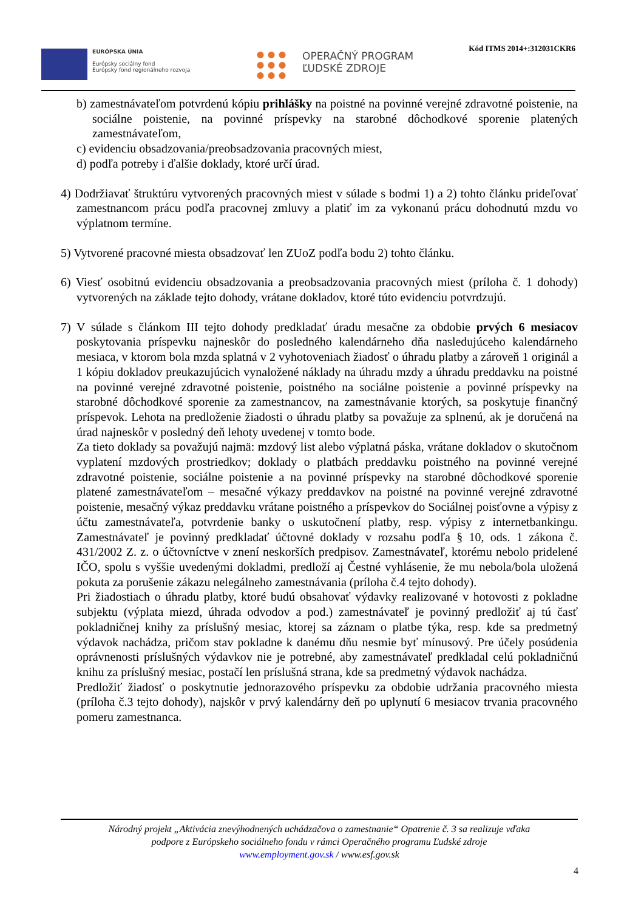EURÓPSKA ÚNIA
Európsky sociálny fond
Európsky fond regionálneho rozvoja
OPERAČNÝ PROGRAM
ĽUDSKÉ ZDROJE
Kód ITMS 2014+:312031CKR6
b) zamestnávateľom potvrdenú kópiu prihlášky na poistné na povinné verejné zdravotné poistenie, na sociálne poistenie, na povinné príspevky na starobné dôchodkové sporenie platených zamestnávateľom,
c) evidenciu obsadzovania/preobsadzovania pracovných miest,
d) podľa potreby i ďalšie doklady, ktoré určí úrad.
4) Dodržiavať štruktúru vytvorených pracovných miest v súlade s bodmi 1) a 2) tohto článku prideľovať zamestnancom prácu podľa pracovnej zmluvy a platiť im za vykonanú prácu dohodnutú mzdu vo výplatnom termíne.
5) Vytvorené pracovné miesta obsadzovať len ZUoZ podľa bodu 2) tohto článku.
6) Viesť osobitnú evidenciu obsadzovania a preobsadzovania pracovných miest (príloha č. 1 dohody) vytvorených na základe tejto dohody, vrátane dokladov, ktoré túto evidenciu potvrdzujú.
7) V súlade s článkom III tejto dohody predkladať úradu mesačne za obdobie prvých 6 mesiacov poskytovania príspevku najneskôr do posledného kalendárneho dňa nasledujúceho kalendárneho mesiaca, v ktorom bola mzda splatná v 2 vyhotoveniach žiadosť o úhradu platby a zároveň 1 originál a 1 kópiu dokladov preukazujúcich vynaložené náklady na úhradu mzdy a úhradu preddavku na poistné na povinné verejné zdravotné poistenie, poistného na sociálne poistenie a povinné príspevky na starobné dôchodkové sporenie za zamestnancov, na zamestnávanie ktorých, sa poskytuje finančný príspevok. Lehota na predloženie žiadosti o úhradu platby sa považuje za splnenú, ak je doručená na úrad najneskôr v posledný deň lehoty uvedenej v tomto bode.
Za tieto doklady sa považujú najmä: mzdový list alebo výplatná páska, vrátane dokladov o skutočnom vyplatení mzdových prostriedkov; doklady o platbách preddavku poistného na povinné verejné zdravotné poistenie, sociálne poistenie a na povinné príspevky na starobné dôchodkové sporenie platené zamestnávateľom – mesačné výkazy preddavkov na poistné na povinné verejné zdravotné poistenie, mesačný výkaz preddavku vrátane poistného a príspevkov do Sociálnej poisťovne a výpisy z účtu zamestnávateľa, potvrdenie banky o uskutočnení platby, resp. výpisy z internetbankingu. Zamestnávateľ je povinný predkladať účtovné doklady v rozsahu podľa § 10, ods. 1 zákona č. 431/2002 Z. z. o účtovníctve v znení neskorších predpisov. Zamestnávateľ, ktorému nebolo pridelené IČO, spolu s vyššie uvedenými dokladmi, predloží aj Čestné vyhlásenie, že mu nebola/bola uložená pokuta za porušenie zákazu nelegálneho zamestnávania (príloha č.4 tejto dohody).
Pri žiadostiach o úhradu platby, ktoré budú obsahovať výdavky realizované v hotovosti z pokladne subjektu (výplata miezd, úhrada odvodov a pod.) zamestnávateľ je povinný predložiť aj tú časť pokladničnej knihy za príslušný mesiac, ktorej sa záznam o platbe týka, resp. kde sa predmetný výdavok nachádza, pričom stav pokladne k danému dňu nesmie byť mínusový. Pre účely posúdenia oprávnenosti príslušných výdavkov nie je potrebné, aby zamestnávateľ predkladal celú pokladničnú knihu za príslušný mesiac, postačí len príslušná strana, kde sa predmetný výdavok nachádza.
Predložiť žiadosť o poskytnutie jednorazového príspevku za obdobie udržania pracovného miesta (príloha č.3 tejto dohody), najskôr v prvý kalendárny deň po uplynutí 6 mesiacov trvania pracovného pomeru zamestnanca.
Národný projekt „Aktivácia znevýhodnených uchádzačova o zamestnanie“ Opatrenie č. 3 sa realizuje vďaka
podpore z Európskeho sociálneho fondu v rámci Operačného programu Ľudské zdroje
www.employment.gov.sk / www.esf.gov.sk
4